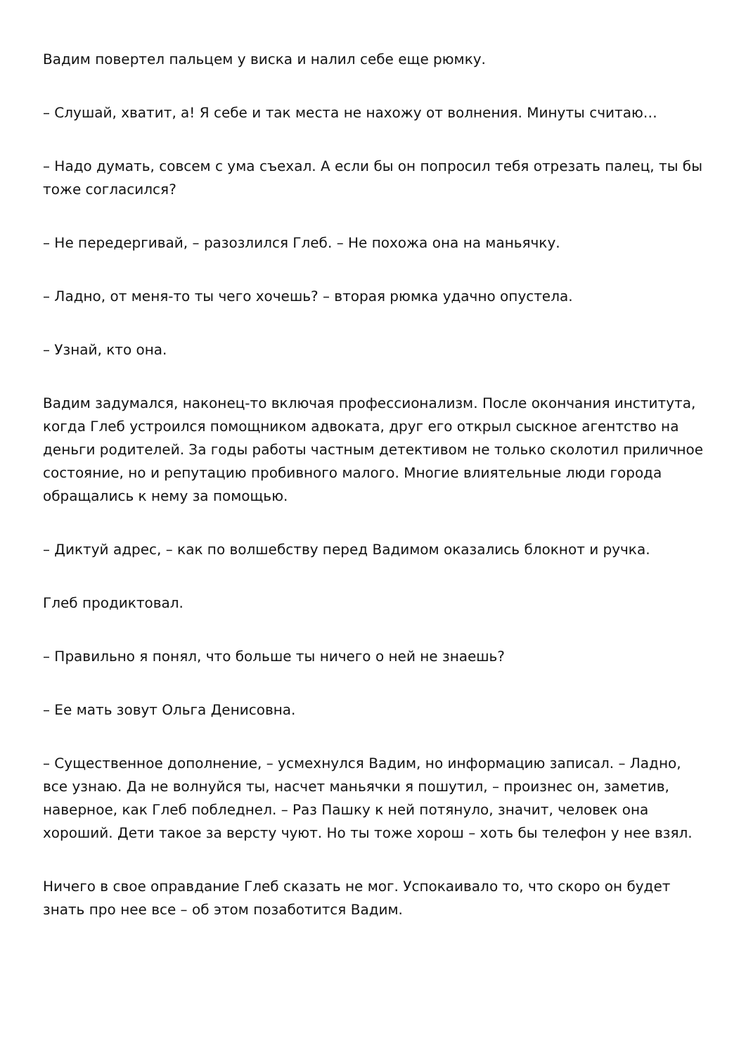Вадим повертел пальцем у виска и налил себе еще рюмку.
– Слушай, хватит, а! Я себе и так места не нахожу от волнения. Минуты считаю…
– Надо думать, совсем с ума съехал. А если бы он попросил тебя отрезать палец, ты бы тоже согласился?
– Не передергивай, – разозлился Глеб. – Не похожа она на маньячку.
– Ладно, от меня-то ты чего хочешь? – вторая рюмка удачно опустела.
– Узнай, кто она.
Вадим задумался, наконец-то включая профессионализм. После окончания института, когда Глеб устроился помощником адвоката, друг его открыл сыскное агентство на деньги родителей. За годы работы частным детективом не только сколотил приличное состояние, но и репутацию пробивного малого. Многие влиятельные люди города обращались к нему за помощью.
– Диктуй адрес, – как по волшебству перед Вадимом оказались блокнот и ручка.
Глеб продиктовал.
– Правильно я понял, что больше ты ничего о ней не знаешь?
– Ее мать зовут Ольга Денисовна.
– Существенное дополнение, – усмехнулся Вадим, но информацию записал. – Ладно, все узнаю. Да не волнуйся ты, насчет маньячки я пошутил, – произнес он, заметив, наверное, как Глеб побледнел. – Раз Пашку к ней потянуло, значит, человек она хороший. Дети такое за версту чуют. Но ты тоже хорош – хоть бы телефон у нее взял.
Ничего в свое оправдание Глеб сказать не мог. Успокаивало то, что скоро он будет знать про нее все – об этом позаботится Вадим.